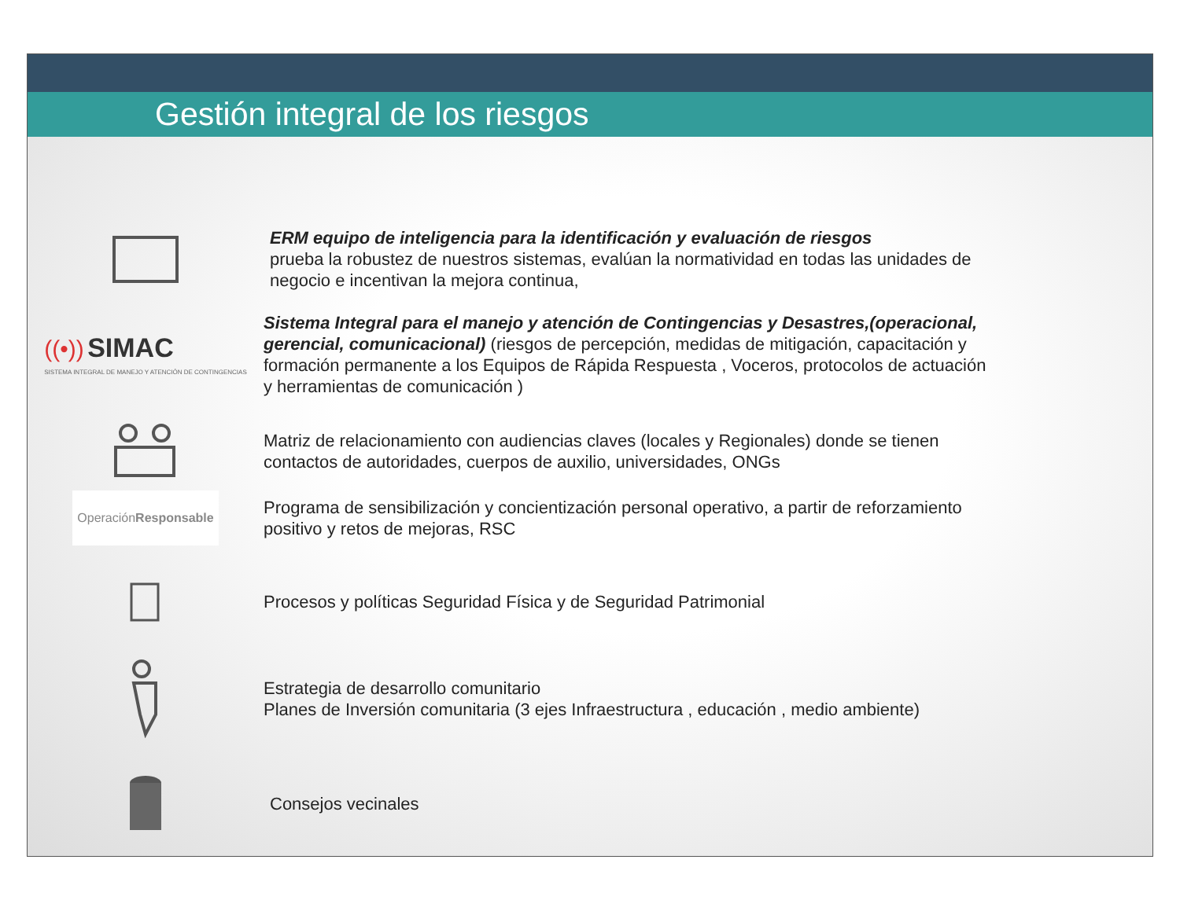Gestión integral de los riesgos
ERM equipo de inteligencia para la identificación y evaluación de riesgos
prueba la robustez de nuestros sistemas, evalúan la normatividad en todas las unidades de negocio e incentivan la mejora continua,
((•)) SIMAC
SISTEMA INTEGRAL DE MANEJO Y ATENCIÓN DE CONTINGENCIAS
Sistema Integral para el manejo y atención de Contingencias y Desastres,(operacional, gerencial, comunicacional) (riesgos de percepción, medidas de mitigación, capacitación y formación permanente a los Equipos de Rápida Respuesta , Voceros, protocolos de actuación y herramientas de comunicación )
Matriz de relacionamiento con audiencias claves (locales y Regionales) donde se tienen contactos de autoridades, cuerpos de auxilio, universidades, ONGs
Operación
Responsable
Programa de sensibilización y concientización personal operativo, a partir de reforzamiento positivo y retos de mejoras, RSC
Procesos y políticas Seguridad Física y de Seguridad Patrimonial
Estrategia de desarrollo comunitario
Planes de Inversión comunitaria (3 ejes Infraestructura , educación , medio ambiente)
Consejos vecinales